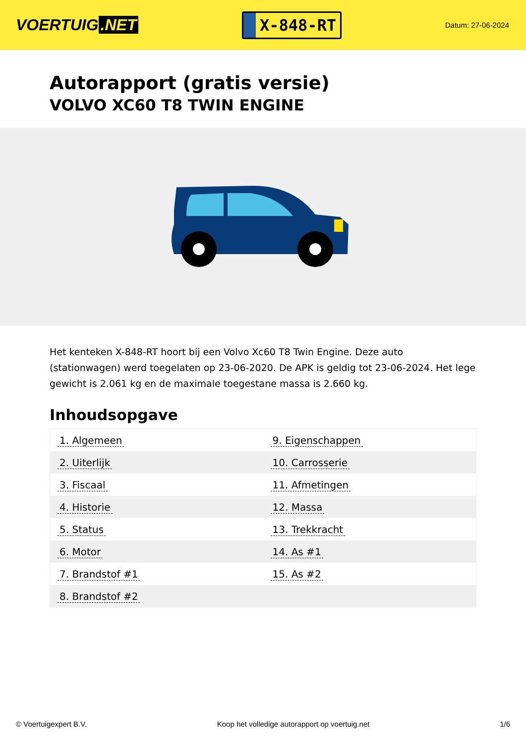VOERTUIG.NET
X-848-RT
Datum: 27-06-2024
Autorapport (gratis versie)
VOLVO XC60 T8 TWIN ENGINE
Het kenteken X-848-RT hoort bij een Volvo Xc60 T8 Twin Engine. Deze auto (stationwagen) werd toegelaten op 23-06-2020. De APK is geldig tot 23-06-2024. Het lege gewicht is 2.061 kg en de maximale toegestane massa is 2.660 kg.
Inhoudsopgave
| 1. Algemeen | 9. Eigenschappen |
| 2. Uiterlijk | 10. Carrosserie |
| 3. Fiscaal | 11. Afmetingen |
| 4. Historie | 12. Massa |
| 5. Status | 13. Trekkracht |
| 6. Motor | 14. As #1 |
| 7. Brandstof #1 | 15. As #2 |
| 8. Brandstof #2 | |
© Voertuigexpert B.V. Koop het volledige autorapport op voertuig.net 1/6